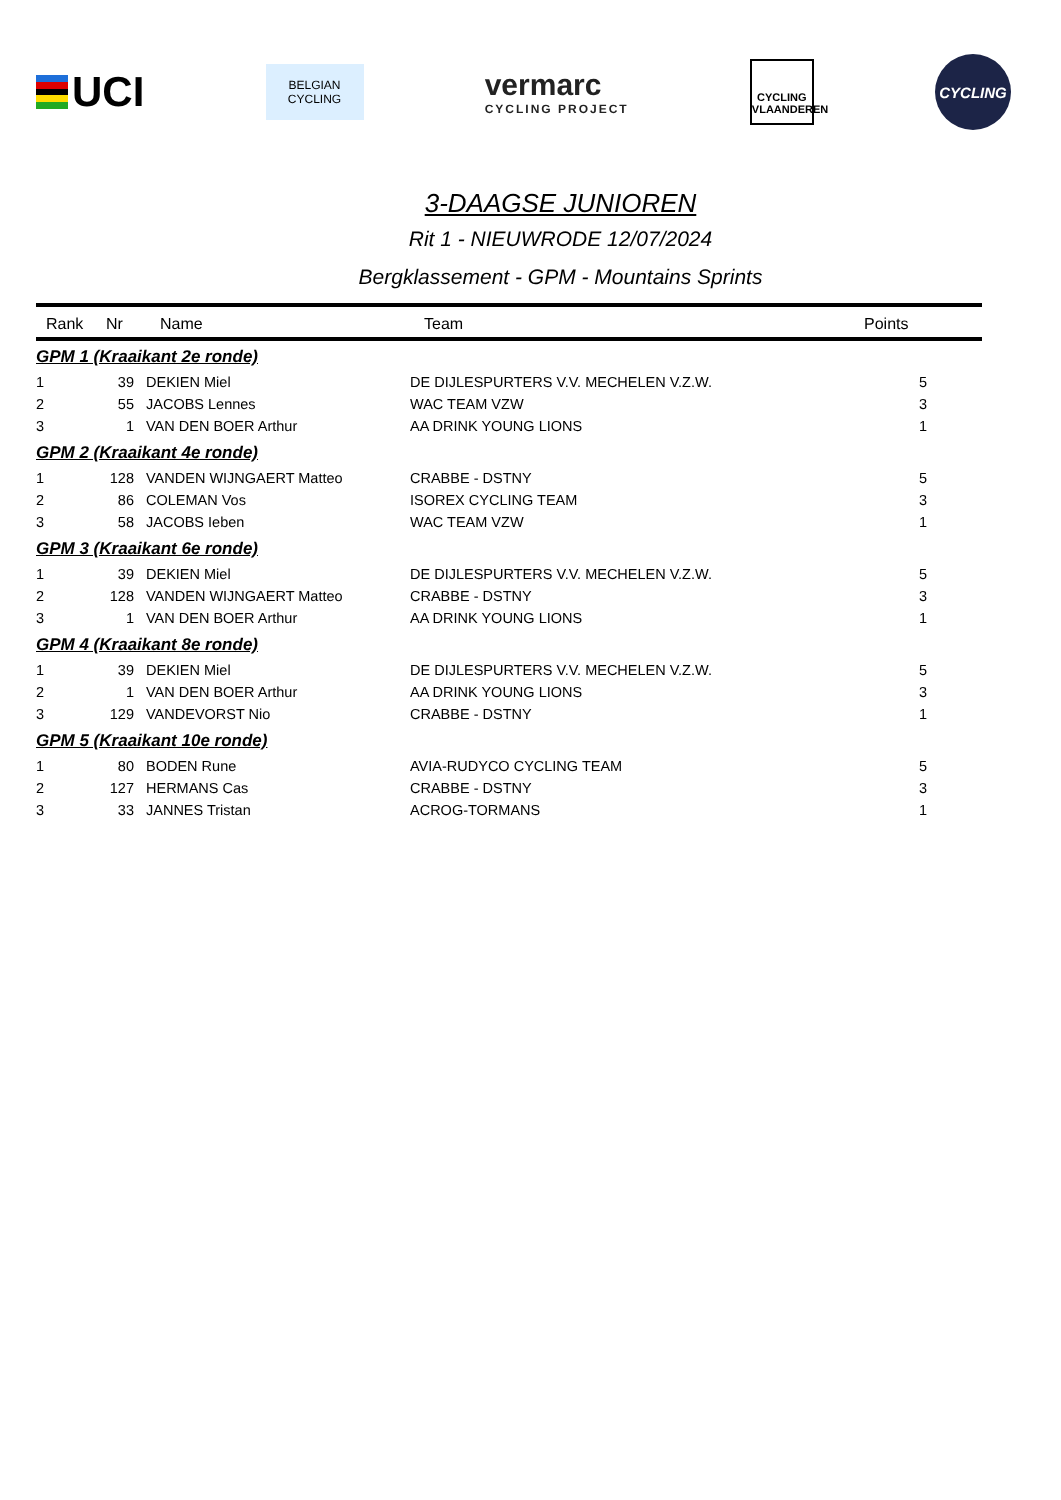UCI
BELGIAN
CYCLING
vermarc
CYCLING PROJECT
CYCLING
VLAANDEREN
CYCLING
3-DAAGSE JUNIOREN
Rit 1 - NIEUWRODE 12/07/2024
Bergklassement - GPM - Mountains Sprints
| Rank | Nr | Name | Team | Points |
| --- | --- | --- | --- | --- |
| GPM 1 (Kraaikant 2e ronde) | | | | |
| 1 | 39 | DEKIEN Miel | DE DIJLESPURTERS V.V. MECHELEN V.Z.W. | 5 |
| 2 | 55 | JACOBS Lennes | WAC TEAM VZW | 3 |
| 3 | 1 | VAN DEN BOER Arthur | AA DRINK YOUNG LIONS | 1 |
| GPM 2 (Kraaikant 4e ronde) | | | | |
| 1 | 128 | VANDEN WIJNGAERT Matteo | CRABBE - DSTNY | 5 |
| 2 | 86 | COLEMAN Vos | ISOREX CYCLING TEAM | 3 |
| 3 | 58 | JACOBS Ieben | WAC TEAM VZW | 1 |
| GPM 3 (Kraaikant 6e ronde) | | | | |
| 1 | 39 | DEKIEN Miel | DE DIJLESPURTERS V.V. MECHELEN V.Z.W. | 5 |
| 2 | 128 | VANDEN WIJNGAERT Matteo | CRABBE - DSTNY | 3 |
| 3 | 1 | VAN DEN BOER Arthur | AA DRINK YOUNG LIONS | 1 |
| GPM 4 (Kraaikant 8e ronde) | | | | |
| 1 | 39 | DEKIEN Miel | DE DIJLESPURTERS V.V. MECHELEN V.Z.W. | 5 |
| 2 | 1 | VAN DEN BOER Arthur | AA DRINK YOUNG LIONS | 3 |
| 3 | 129 | VANDEVORST Nio | CRABBE - DSTNY | 1 |
| GPM 5 (Kraaikant 10e ronde) | | | | |
| 1 | 80 | BODEN Rune | AVIA-RUDYCO CYCLING TEAM | 5 |
| 2 | 127 | HERMANS Cas | CRABBE - DSTNY | 3 |
| 3 | 33 | JANNES Tristan | ACROG-TORMANS | 1 |